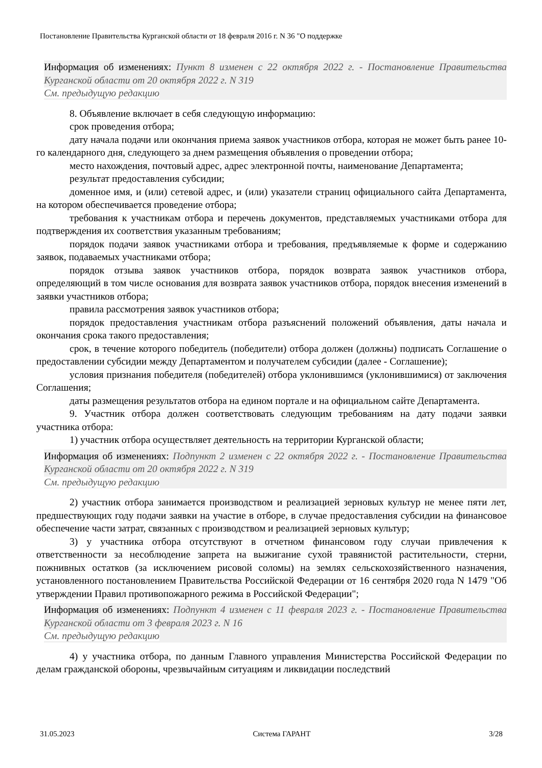Постановление Правительства Курганской области от 18 февраля 2016 г. N 36 "О поддержке
Информация об изменениях: Пункт 8 изменен с 22 октября 2022 г. - Постановление Правительства Курганской области от 20 октября 2022 г. N 319
См. предыдущую редакцию
8. Объявление включает в себя следующую информацию:
срок проведения отбора;
дату начала подачи или окончания приема заявок участников отбора, которая не может быть ранее 10-го календарного дня, следующего за днем размещения объявления о проведении отбора;
место нахождения, почтовый адрес, адрес электронной почты, наименование Департамента;
результат предоставления субсидии;
доменное имя, и (или) сетевой адрес, и (или) указатели страниц официального сайта Департамента, на котором обеспечивается проведение отбора;
требования к участникам отбора и перечень документов, представляемых участниками отбора для подтверждения их соответствия указанным требованиям;
порядок подачи заявок участниками отбора и требования, предъявляемые к форме и содержанию заявок, подаваемых участниками отбора;
порядок отзыва заявок участников отбора, порядок возврата заявок участников отбора, определяющий в том числе основания для возврата заявок участников отбора, порядок внесения изменений в заявки участников отбора;
правила рассмотрения заявок участников отбора;
порядок предоставления участникам отбора разъяснений положений объявления, даты начала и окончания срока такого предоставления;
срок, в течение которого победитель (победители) отбора должен (должны) подписать Соглашение о предоставлении субсидии между Департаментом и получателем субсидии (далее - Соглашение);
условия признания победителя (победителей) отбора уклонившимся (уклонившимися) от заключения Соглашения;
даты размещения результатов отбора на едином портале и на официальном сайте Департамента.
9. Участник отбора должен соответствовать следующим требованиям на дату подачи заявки участника отбора:
1) участник отбора осуществляет деятельность на территории Курганской области;
Информация об изменениях: Подпункт 2 изменен с 22 октября 2022 г. - Постановление Правительства Курганской области от 20 октября 2022 г. N 319
См. предыдущую редакцию
2) участник отбора занимается производством и реализацией зерновых культур не менее пяти лет, предшествующих году подачи заявки на участие в отборе, в случае предоставления субсидии на финансовое обеспечение части затрат, связанных с производством и реализацией зерновых культур;
3) у участника отбора отсутствуют в отчетном финансовом году случаи привлечения к ответственности за несоблюдение запрета на выжигание сухой травянистой растительности, стерни, пожнивных остатков (за исключением рисовой соломы) на землях сельскохозяйственного назначения, установленного постановлением Правительства Российской Федерации от 16 сентября 2020 года N 1479 "Об утверждении Правил противопожарного режима в Российской Федерации";
Информация об изменениях: Подпункт 4 изменен с 11 февраля 2023 г. - Постановление Правительства Курганской области от 3 февраля 2023 г. N 16
См. предыдущую редакцию
4) у участника отбора, по данным Главного управления Министерства Российской Федерации по делам гражданской обороны, чрезвычайным ситуациям и ликвидации последствий
31.05.2023 Система ГАРАНТ 3/28